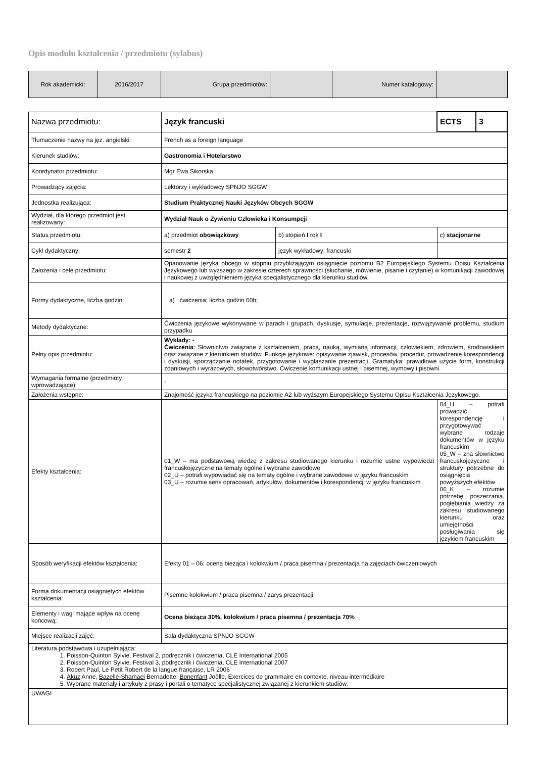Opis modułu kształcenia / przedmiotu (sylabus)
| Rok akademicki: | 2016/2017 | Grupa przedmiotów: | | Numer katalogowy: | |
| Nazwa przedmiotu: | Język francuski | | ECTS | 3 |
| Tłumaczenie nazwy na jęz. angielski: | French as a foreign language | | | |
| Kierunek studiów: | Gastronomia i Hotelarstwo | | | |
| Koordynator przedmiotu: | Mgr Ewa Sikorska | | | |
| Prowadzący zajęcia: | Lektorzy i wykładowcy SPNJO SGGW | | | |
| Jednostka realizująca: | Studium Praktycznej Nauki Języków Obcych SGGW | | | |
| Wydział, dla którego przedmiot jest realizowany: | Wydział Nauk o Żywieniu Człowieka i Konsumpcji | | | |
| Status przedmiotu: | a) przedmiot obowiązkowy | b) stopień I rok I | c) stacjonarne | |
| Cykl dydaktyczny: | semestr 2 | język wykładowy: francuski | | |
| Założenia i cele przedmiotu: | Opanowanie języka obcego w stopniu przybliżającym osiągnięcie poziomu B2 Europejskiego Systemu Opisu Kształcenia Językowego lub wyższego w zakresie czterech sprawności (słuchanie, mówienie, pisanie i czytanie) w komunikacji zawodowej i naukowej z uwzględnieniem języka specjalistycznego dla kierunku studiów. | | | |
| Formy dydaktyczne, liczba godzin: | a) ćwiczenia; liczba godzin 60h; | | | |
| Metody dydaktyczne: | Ćwiczenia językowe wykonywane w parach i grupach, dyskusje, symulacje, prezentacje, rozwiązywanie problemu, studium przypadku | | | |
| Pełny opis przedmiotu: | Wykłady: - Ćwiczenia : Słownictwo związane z kształceniem, pracą, nauką, wymianą informacji, człowiekiem, zdrowiem, środowiskiem oraz związane z kierunkiem studiów. Funkcje językowe: opisywanie zjawisk, procesów, procedur, prowadzenie korespondencji i dyskusji, sporządzanie notatek, przygotowanie i wygłaszanie prezentacji. Gramatyka: prawidłowe użycie form, konstrukcji zdaniowych i wyrazowych, słowotwórstwo. Ćwiczenie komunikacji ustnej i pisemnej, wymowy i pisowni. | | | |
| Wymagania formalne (przedmioty wprowadzające): | - | | | |
| Założenia wstępne: | Znajomość języka francuskiego na poziomie A2 lub wyższym Europejskiego Systemu Opisu Kształcenia Językowego. | | | |
| Efekty kształcenia: | 01_W – ma podstawową wiedzę z zakresu studiowanego kierunku i rozumie ustne wypowiedzi francuskojęzyczne na tematy ogólne i wybrane zawodowe 02_U – potrafi wypowiadać się na tematy ogólne i wybrane zawodowe w języku francuskim 03_U – rozumie sens opracowań, artykułów, dokumentów i korespondencji w języku francuskim | | 04_U – potrafi prowadzić korespondencję i przygotowywać wybrane rodzaje dokumentów w języku francuskim 05_W – zna słownictwo francuskojęzyczne i struktury potrzebne do osiągnięcia powyższych efektów 06_K – rozumie potrzebę poszerzania, pogłębiania wiedzy za zakresu studiowanego kierunku oraz umiejętności posługiwania się językiem francuskim | |
| Sposób weryfikacji efektów kształcenia: | Efekty 01 – 06: ocena bieżąca i kolokwium / praca pisemna / prezentacja na zajęciach ćwiczeniowych | | | |
| Forma dokumentacji osiągniętych efektów kształcenia: | Pisemne kolokwium / praca pisemna / zarys prezentacji | | | |
| Elementy i wagi mające wpływ na ocenę końcową: | Ocena bieżąca 30%, kolokwium / praca pisemna / prezentacja 70% | | | |
| Miejsce realizacji zajęć: | Sala dydaktyczna SPNJO SGGW | | | |
| Literatura podstawowa i uzupełniająca: 1. Poisson-Quinton Sylvie, Festival 2, podręcznik i ćwiczenia, CLE International 2005 2. Poisson-Quinton Sylvie, Festival 3, podręcznik i ćwiczenia, CLE International 2007 3. Robert Paul, Le Petit Robert de la langue française, LR 2006 4. Aküz Anne, Bazelle-Shamaei Bernadette, Bonenfant Joëlle, Exercices de grammaire en contexte, niveau intermédiaire 5. Wybrane materiały i artykuły z prasy i portali o tematyce specjalistycznej związanej z kierunkiem studiów. | | | | |
| UWAGI | | | | |